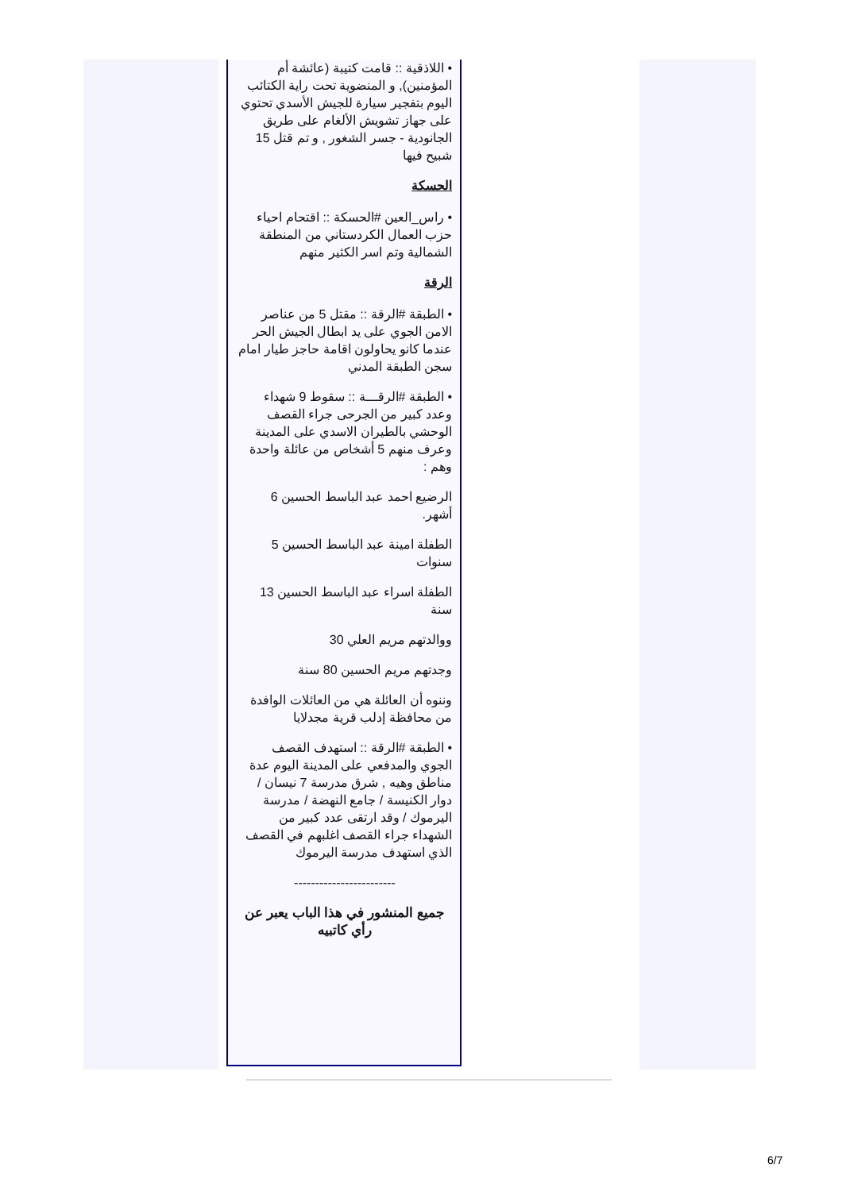• اللاذقية :: قامت كتيبة (عائشة أم المؤمنين), و المنضوية تحت راية الكتائب اليوم بتفجير سيارة للجيش الأسدي تحتوي على جهاز تشويش الألغام على طريق الجانودية - جسر الشغور , و تم قتل 15 شبيح فيها
الحسكة
• راس_العين #الحسكة :: اقتحام احياء حزب العمال الكردستاني من المنطقة الشمالية وتم اسر الكثير منهم
الرقة
• الطبقة #الرقة :: مقتل 5 من عناصر الامن الجوي على يد ابطال الجيش الحر عندما كانو يحاولون اقامة حاجز طيار امام سجن الطبقة المدني
• الطبقة #الرقـــة :: سقوط 9 شهداء وعدد كبير من الجرحى جراء القصف الوحشي بالطيران الاسدي على المدينة وعرف منهم 5 أشخاص من عائلة واحدة وهم :
الرضيع احمد عبد الباسط الحسين 6 أشهر.
الطفلة امينة عبد الباسط الحسين 5 سنوات
الطفلة اسراء عبد الباسط الحسين 13 سنة
ووالدتهم مريم العلي 30
وجدتهم مريم الحسين 80 سنة
وننوه أن العائلة هي من العائلات الوافدة من محافظة إدلب قرية مجدلايا
• الطبقة #الرقة :: استهدف القصف الجوي والمدفعي على المدينة اليوم عدة مناطق وهيه , شرق مدرسة 7 نيسان / دوار الكنيسة / جامع النهضة / مدرسة اليرموك / وقد ارتقى عدد كبير من الشهداء جراء القصف اغلبهم في القصف الذي استهدف مدرسة اليرموك
------------------------
جميع المنشور في هذا الباب يعبر عن رأي كاتبيه
6/7